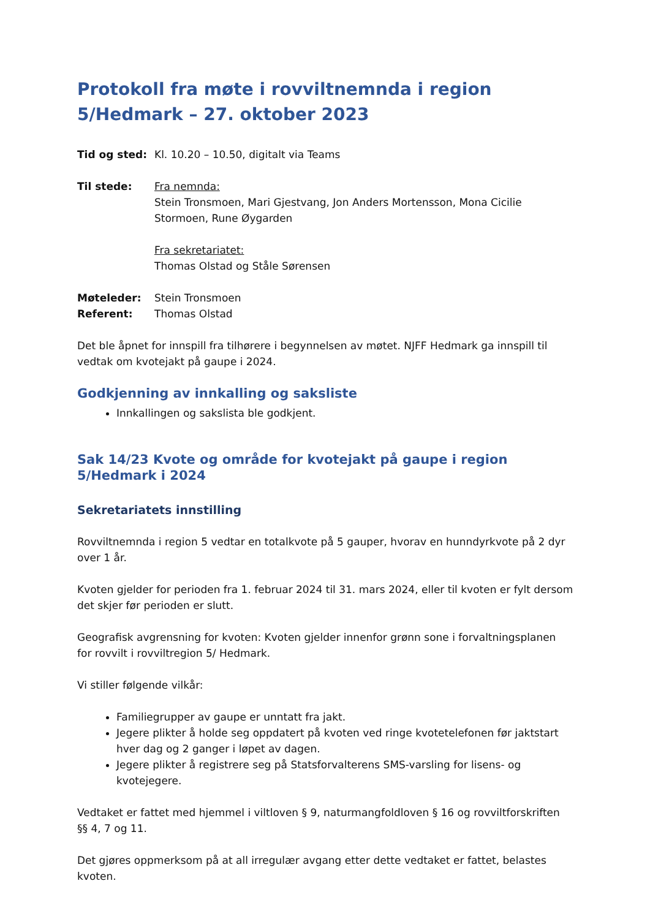Protokoll fra møte i rovviltnemnda i region 5/Hedmark – 27. oktober 2023
Tid og sted: Kl. 10.20 – 10.50, digitalt via Teams
Til stede: Fra nemnda:
Stein Tronsmoen, Mari Gjestvang, Jon Anders Mortensson, Mona Cicilie Stormoen, Rune Øygarden
Fra sekretariatet:
Thomas Olstad og Ståle Sørensen
Møteleder: Stein Tronsmoen
Referent: Thomas Olstad
Det ble åpnet for innspill fra tilhørere i begynnelsen av møtet. NJFF Hedmark ga innspill til vedtak om kvotejakt på gaupe i 2024.
Godkjenning av innkalling og saksliste
Innkallingen og sakslista ble godkjent.
Sak 14/23 Kvote og område for kvotejakt på gaupe i region 5/Hedmark i 2024
Sekretariatets innstilling
Rovviltnemnda i region 5 vedtar en totalkvote på 5 gauper, hvorav en hunndyrkvote på 2 dyr over 1 år.
Kvoten gjelder for perioden fra 1. februar 2024 til 31. mars 2024, eller til kvoten er fylt dersom det skjer før perioden er slutt.
Geografisk avgrensning for kvoten: Kvoten gjelder innenfor grønn sone i forvaltningsplanen for rovvilt i rovviltregion 5/ Hedmark.
Vi stiller følgende vilkår:
Familiegrupper av gaupe er unntatt fra jakt.
Jegere plikter å holde seg oppdatert på kvoten ved ringe kvotetelefonen før jaktstart hver dag og 2 ganger i løpet av dagen.
Jegere plikter å registrere seg på Statsforvalterens SMS-varsling for lisens- og kvotejegere.
Vedtaket er fattet med hjemmel i viltloven § 9, naturmangfoldloven § 16 og rovviltforskriften §§ 4, 7 og 11.
Det gjøres oppmerksom på at all irregulær avgang etter dette vedtaket er fattet, belastes kvoten.